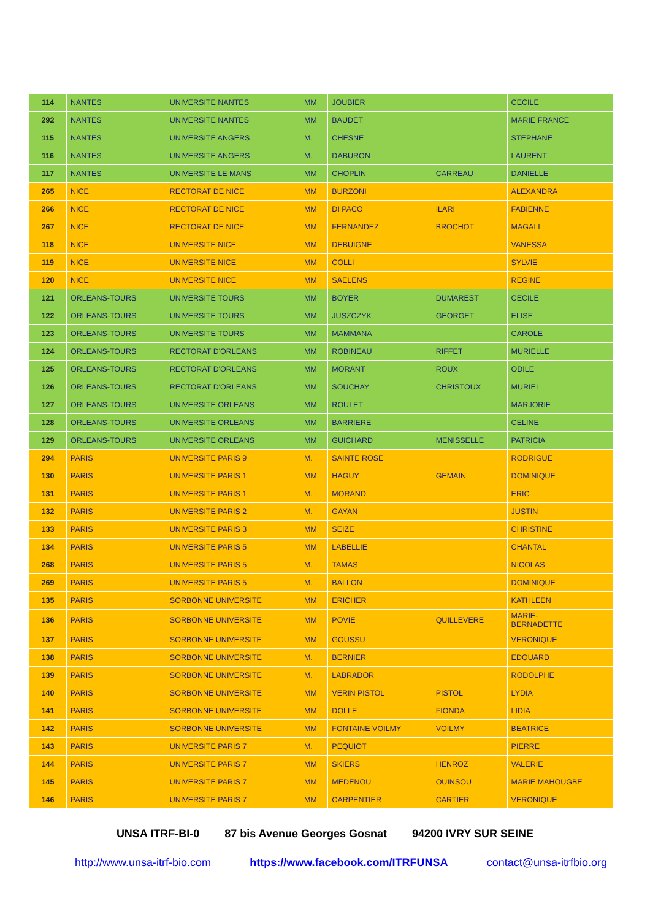| 114 | NANTES | UNIVERSITE NANTES | MM | JOUBIER | | CECILE |
| 292 | NANTES | UNIVERSITE NANTES | MM | BAUDET | | MARIE FRANCE |
| 115 | NANTES | UNIVERSITE ANGERS | M. | CHESNE | | STEPHANE |
| 116 | NANTES | UNIVERSITE ANGERS | M. | DABURON | | LAURENT |
| 117 | NANTES | UNIVERSITE LE MANS | MM | CHOPLIN | CARREAU | DANIELLE |
| 265 | NICE | RECTORAT DE NICE | MM | BURZONI | | ALEXANDRA |
| 266 | NICE | RECTORAT DE NICE | MM | DI PACO | ILARI | FABIENNE |
| 267 | NICE | RECTORAT DE NICE | MM | FERNANDEZ | BROCHOT | MAGALI |
| 118 | NICE | UNIVERSITE NICE | MM | DEBUIGNE | | VANESSA |
| 119 | NICE | UNIVERSITE NICE | MM | COLLI | | SYLVIE |
| 120 | NICE | UNIVERSITE NICE | MM | SAELENS | | REGINE |
| 121 | ORLEANS-TOURS | UNIVERSITE TOURS | MM | BOYER | DUMAREST | CECILE |
| 122 | ORLEANS-TOURS | UNIVERSITE TOURS | MM | JUSZCZYK | GEORGET | ELISE |
| 123 | ORLEANS-TOURS | UNIVERSITE TOURS | MM | MAMMANA | | CAROLE |
| 124 | ORLEANS-TOURS | RECTORAT D'ORLEANS | MM | ROBINEAU | RIFFET | MURIELLE |
| 125 | ORLEANS-TOURS | RECTORAT D'ORLEANS | MM | MORANT | ROUX | ODILE |
| 126 | ORLEANS-TOURS | RECTORAT D'ORLEANS | MM | SOUCHAY | CHRISTOUX | MURIEL |
| 127 | ORLEANS-TOURS | UNIVERSITE ORLEANS | MM | ROULET | | MARJORIE |
| 128 | ORLEANS-TOURS | UNIVERSITE ORLEANS | MM | BARRIERE | | CELINE |
| 129 | ORLEANS-TOURS | UNIVERSITE ORLEANS | MM | GUICHARD | MENISSELLE | PATRICIA |
| 294 | PARIS | UNIVERSITE PARIS 9 | M. | SAINTE ROSE | | RODRIGUE |
| 130 | PARIS | UNIVERSITE PARIS 1 | MM | HAGUY | GEMAIN | DOMINIQUE |
| 131 | PARIS | UNIVERSITE PARIS 1 | M. | MORAND | | ERIC |
| 132 | PARIS | UNIVERSITE PARIS 2 | M. | GAYAN | | JUSTIN |
| 133 | PARIS | UNIVERSITE PARIS 3 | MM | SEIZE | | CHRISTINE |
| 134 | PARIS | UNIVERSITE PARIS 5 | MM | LABELLIE | | CHANTAL |
| 268 | PARIS | UNIVERSITE PARIS 5 | M. | TAMAS | | NICOLAS |
| 269 | PARIS | UNIVERSITE PARIS 5 | M. | BALLON | | DOMINIQUE |
| 135 | PARIS | SORBONNE UNIVERSITE | MM | ERICHER | | KATHLEEN |
| 136 | PARIS | SORBONNE UNIVERSITE | MM | POVIE | QUILLEVERE | MARIE- BERNADETTE |
| 137 | PARIS | SORBONNE UNIVERSITE | MM | GOUSSU | | VERONIQUE |
| 138 | PARIS | SORBONNE UNIVERSITE | M. | BERNIER | | EDOUARD |
| 139 | PARIS | SORBONNE UNIVERSITE | M. | LABRADOR | | RODOLPHE |
| 140 | PARIS | SORBONNE UNIVERSITE | MM | VERIN PISTOL | PISTOL | LYDIA |
| 141 | PARIS | SORBONNE UNIVERSITE | MM | DOLLE | FIONDA | LIDIA |
| 142 | PARIS | SORBONNE UNIVERSITE | MM | FONTAINE VOILMY | VOILMY | BEATRICE |
| 143 | PARIS | UNIVERSITE PARIS 7 | M. | PEQUIOT | | PIERRE |
| 144 | PARIS | UNIVERSITE PARIS 7 | MM | SKIERS | HENROZ | VALERIE |
| 145 | PARIS | UNIVERSITE PARIS 7 | MM | MEDENOU | OUINSOU | MARIE MAHOUGBE |
| 146 | PARIS | UNIVERSITE PARIS 7 | MM | CARPENTIER | CARTIER | VERONIQUE |
UNSA ITRF-BI-0 87 bis Avenue Georges Gosnat 94200 IVRY SUR SEINE
http://www.unsa-itrf-bio.com https://www.facebook.com/ITRFUNSA contact@unsa-itrfbio.org